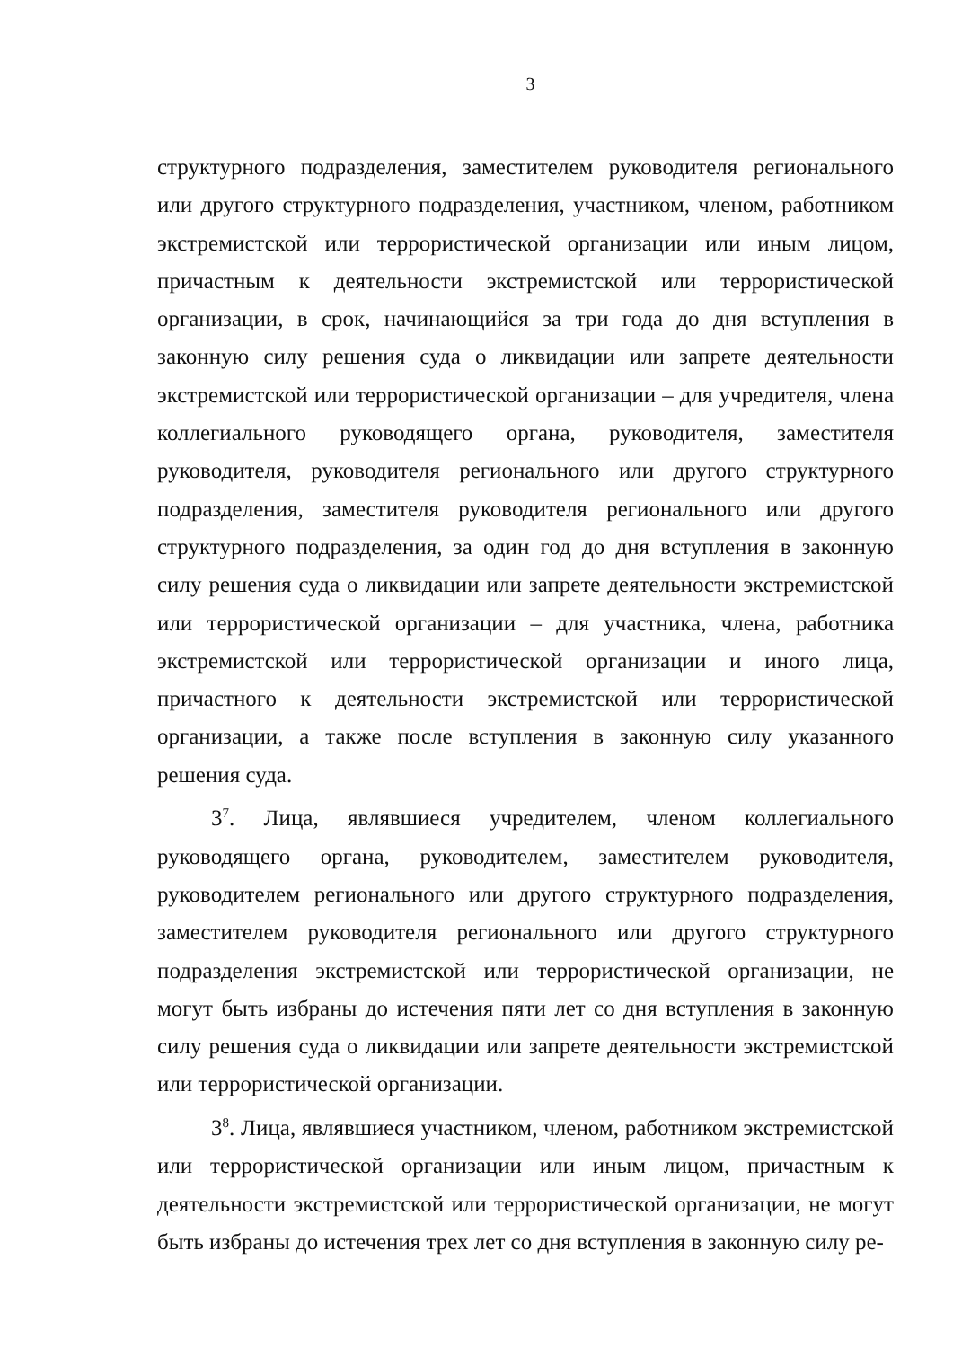3
структурного подразделения, заместителем руководителя регионального или другого структурного подразделения, участником, членом, работником экстремистской или террористической организации или иным лицом, причастным к деятельности экстремистской или террористической организации, в срок, начинающийся за три года до дня вступления в законную силу решения суда о ликвидации или запрете деятельности экстремистской или террористической организации – для учредителя, члена коллегиального руководящего органа, руководителя, заместителя руководителя, руководителя регионального или другого структурного подразделения, заместителя руководителя регионального или другого структурного подразделения, за один год до дня вступления в законную силу решения суда о ликвидации или запрете деятельности экстремистской или террористической организации – для участника, члена, работника экстремистской или террористической организации и иного лица, причастного к деятельности экстремистской или террористической организации, а также после вступления в законную силу указанного решения суда.
3<sup>7</sup>. Лица, являвшиеся учредителем, членом коллегиального руководящего органа, руководителем, заместителем руководителя, руководителем регионального или другого структурного подразделения, заместителем руководителя регионального или другого структурного подразделения экстремистской или террористической организации, не могут быть избраны до истечения пяти лет со дня вступления в законную силу решения суда о ликвидации или запрете деятельности экстремистской или террористической организации.
3<sup>8</sup>. Лица, являвшиеся участником, членом, работником экстремистской или террористической организации или иным лицом, причастным к деятельности экстремистской или террористической организации, не могут быть избраны до истечения трех лет со дня вступления в законную силу ре-